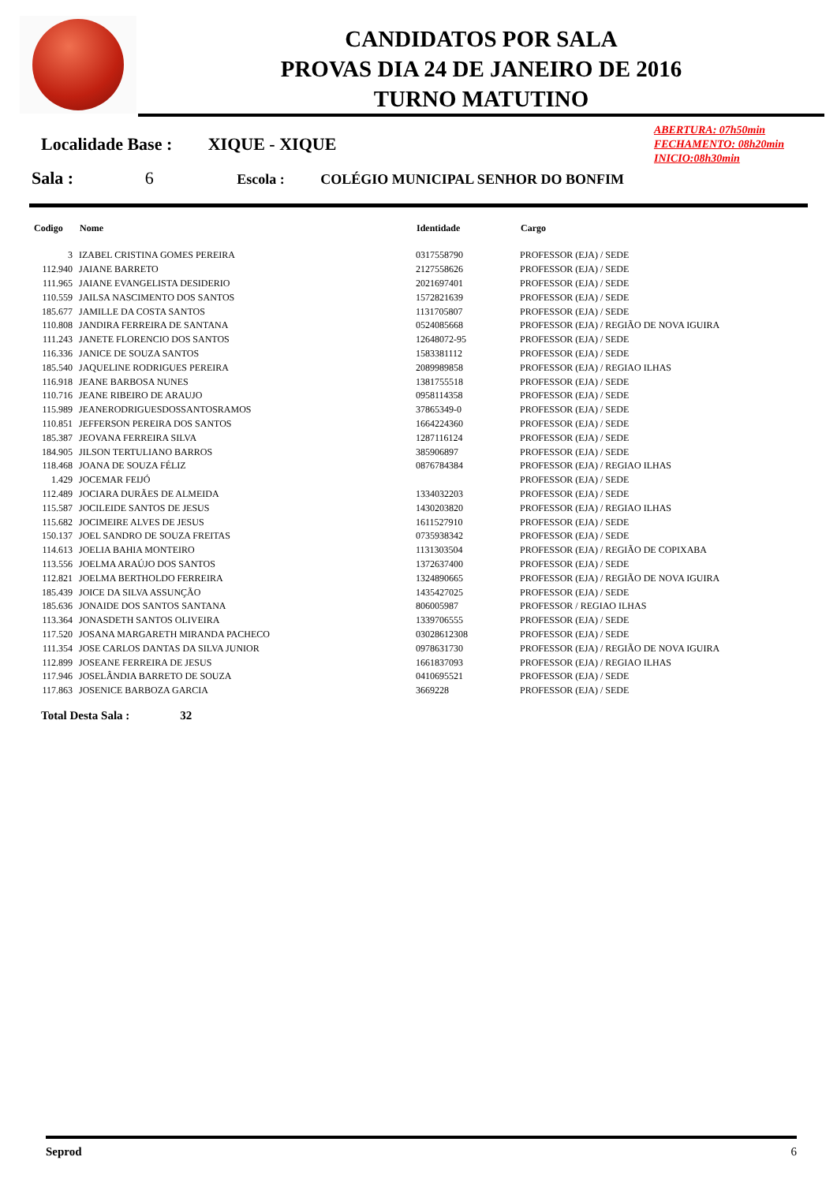CANDIDATOS POR SALA
PROVAS DIA 24 DE JANEIRO DE 2016
TURNO MATUTINO
ABERTURA: 07h50min
FECHAMENTO: 08h20min
INICIO:08h30min
Localidade Base : XIQUE - XIQUE
Sala : 6 Escola : COLÉGIO MUNICIPAL SENHOR DO BONFIM
| Codigo | Nome | Identidade | Cargo |
| --- | --- | --- | --- |
| 3 | IZABEL CRISTINA GOMES PEREIRA | 0317558790 | PROFESSOR (EJA) / SEDE |
| 112.940 | JAIANE BARRETO | 2127558626 | PROFESSOR (EJA) / SEDE |
| 111.965 | JAIANE EVANGELISTA DESIDERIO | 2021697401 | PROFESSOR (EJA) / SEDE |
| 110.559 | JAILSA NASCIMENTO DOS SANTOS | 1572821639 | PROFESSOR (EJA) / SEDE |
| 185.677 | JAMILLE DA COSTA SANTOS | 1131705807 | PROFESSOR (EJA) / SEDE |
| 110.808 | JANDIRA FERREIRA DE SANTANA | 0524085668 | PROFESSOR (EJA) / REGIÃO DE NOVA IGUIRA |
| 111.243 | JANETE FLORENCIO DOS SANTOS | 12648072-95 | PROFESSOR (EJA) / SEDE |
| 116.336 | JANICE DE SOUZA SANTOS | 1583381112 | PROFESSOR (EJA) / SEDE |
| 185.540 | JAQUELINE RODRIGUES PEREIRA | 2089989858 | PROFESSOR (EJA) / REGIAO ILHAS |
| 116.918 | JEANE BARBOSA NUNES | 1381755518 | PROFESSOR (EJA) / SEDE |
| 110.716 | JEANE RIBEIRO DE ARAUJO | 0958114358 | PROFESSOR (EJA) / SEDE |
| 115.989 | JEANERODRIGUESDOSSANTOSRAMOS | 37865349-0 | PROFESSOR (EJA) / SEDE |
| 110.851 | JEFFERSON PEREIRA DOS SANTOS | 1664224360 | PROFESSOR (EJA) / SEDE |
| 185.387 | JEOVANA FERREIRA SILVA | 1287116124 | PROFESSOR (EJA) / SEDE |
| 184.905 | JILSON TERTULIANO BARROS | 385906897 | PROFESSOR (EJA) / SEDE |
| 118.468 | JOANA DE SOUZA FÉLIZ | 0876784384 | PROFESSOR (EJA) / REGIAO ILHAS |
| 1.429 | JOCEMAR FEIJÓ | | PROFESSOR (EJA) / SEDE |
| 112.489 | JOCIARA DURÃES DE ALMEIDA | 1334032203 | PROFESSOR (EJA) / SEDE |
| 115.587 | JOCILEIDE SANTOS DE JESUS | 1430203820 | PROFESSOR (EJA) / REGIAO ILHAS |
| 115.682 | JOCIMEIRE ALVES DE JESUS | 1611527910 | PROFESSOR (EJA) / SEDE |
| 150.137 | JOEL SANDRO DE SOUZA FREITAS | 0735938342 | PROFESSOR (EJA) / SEDE |
| 114.613 | JOELIA BAHIA MONTEIRO | 1131303504 | PROFESSOR (EJA) / REGIÃO DE COPIXABA |
| 113.556 | JOELMA ARAÚJO DOS SANTOS | 1372637400 | PROFESSOR (EJA) / SEDE |
| 112.821 | JOELMA BERTHOLDO FERREIRA | 1324890665 | PROFESSOR (EJA) / REGIÃO DE NOVA IGUIRA |
| 185.439 | JOICE DA SILVA ASSUNÇÃO | 1435427025 | PROFESSOR (EJA) / SEDE |
| 185.636 | JONAIDE DOS SANTOS SANTANA | 806005987 | PROFESSOR / REGIAO ILHAS |
| 113.364 | JONASDETH SANTOS OLIVEIRA | 1339706555 | PROFESSOR (EJA) / SEDE |
| 117.520 | JOSANA MARGARETH MIRANDA PACHECO | 03028612308 | PROFESSOR (EJA) / SEDE |
| 111.354 | JOSE CARLOS DANTAS DA SILVA JUNIOR | 0978631730 | PROFESSOR (EJA) / REGIÃO DE NOVA IGUIRA |
| 112.899 | JOSEANE FERREIRA DE JESUS | 1661837093 | PROFESSOR (EJA) / REGIAO ILHAS |
| 117.946 | JOSELÂNDIA BARRETO DE SOUZA | 0410695521 | PROFESSOR (EJA) / SEDE |
| 117.863 | JOSENICE BARBOZA GARCIA | 3669228 | PROFESSOR (EJA) / SEDE |
Total Desta Sala : 32
Seprod 6